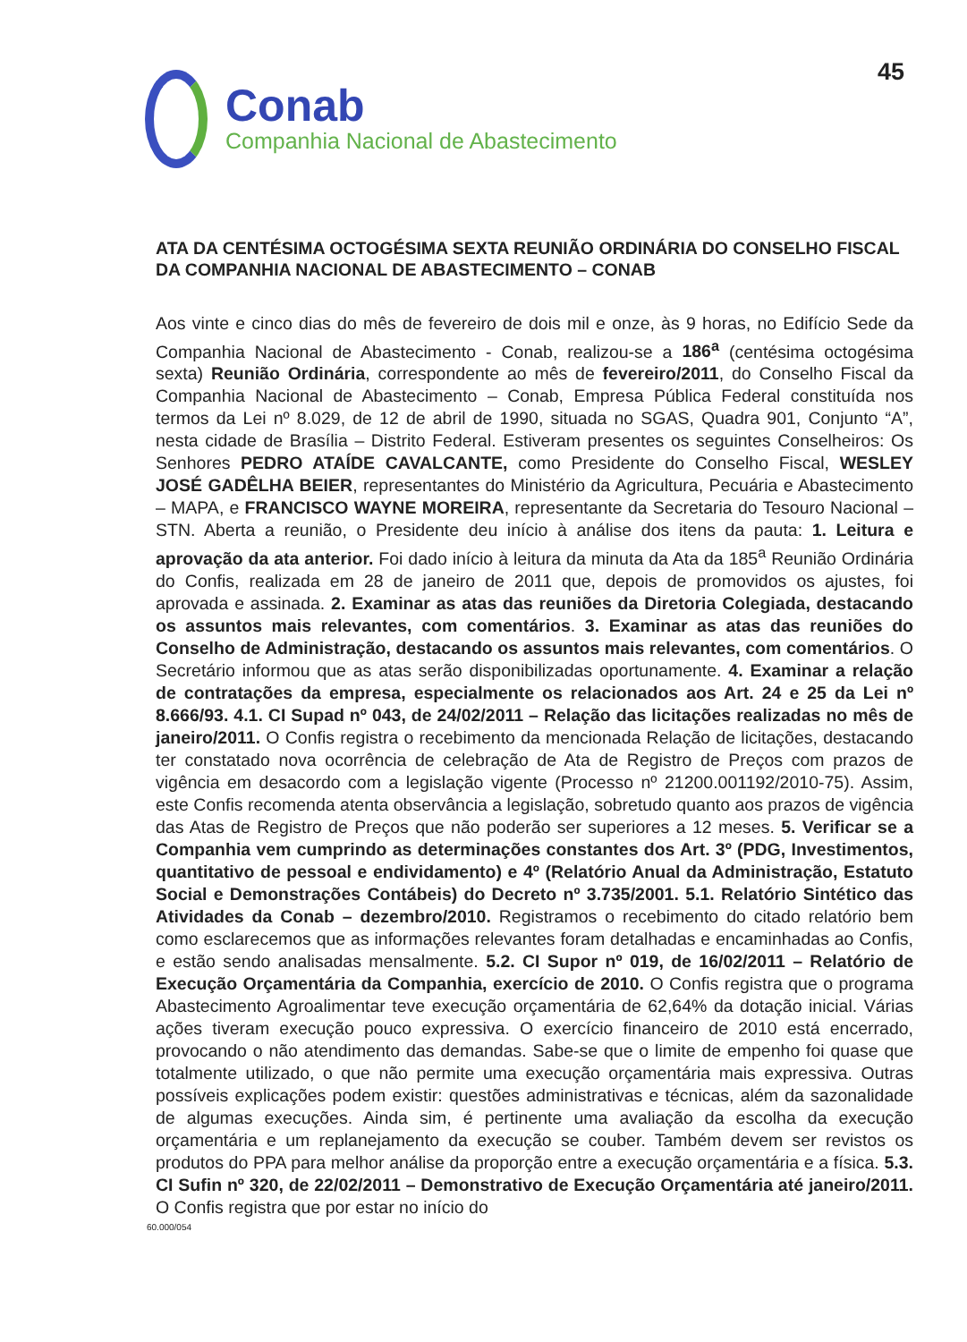45
Conab
Companhia Nacional de Abastecimento
ATA DA CENTÉSIMA OCTOGÉSIMA SEXTA REUNIÃO ORDINÁRIA DO CONSELHO FISCAL DA COMPANHIA NACIONAL DE ABASTECIMENTO – CONAB
Aos vinte e cinco dias do mês de fevereiro de dois mil e onze, às 9 horas, no Edifício Sede da Companhia Nacional de Abastecimento - Conab, realizou-se a 186<sup>a</sup> (centésima octogésima sexta) Reunião Ordinária, correspondente ao mês de fevereiro/2011, do Conselho Fiscal da Companhia Nacional de Abastecimento – Conab, Empresa Pública Federal constituída nos termos da Lei nº 8.029, de 12 de abril de 1990, situada no SGAS, Quadra 901, Conjunto “A”, nesta cidade de Brasília – Distrito Federal. Estiveram presentes os seguintes Conselheiros: Os Senhores PEDRO ATAÍDE CAVALCANTE, como Presidente do Conselho Fiscal, WESLEY JOSÉ GADÊLHA BEIER, representantes do Ministério da Agricultura, Pecuária e Abastecimento – MAPA, e FRANCISCO WAYNE MOREIRA, representante da Secretaria do Tesouro Nacional – STN. Aberta a reunião, o Presidente deu início à análise dos itens da pauta: 1. Leitura e aprovação da ata anterior. Foi dado início à leitura da minuta da Ata da 185<sup>a</sup> Reunião Ordinária do Confis, realizada em 28 de janeiro de 2011 que, depois de promovidos os ajustes, foi aprovada e assinada. 2. Examinar as atas das reuniões da Diretoria Colegiada, destacando os assuntos mais relevantes, com comentários. 3. Examinar as atas das reuniões do Conselho de Administração, destacando os assuntos mais relevantes, com comentários. O Secretário informou que as atas serão disponibilizadas oportunamente. 4. Examinar a relação de contratações da empresa, especialmente os relacionados aos Art. 24 e 25 da Lei nº 8.666/93. 4.1. CI Supad nº 043, de 24/02/2011 – Relação das licitações realizadas no mês de janeiro/2011. O Confis registra o recebimento da mencionada Relação de licitações, destacando ter constatado nova ocorrência de celebração de Ata de Registro de Preços com prazos de vigência em desacordo com a legislação vigente (Processo nº 21200.001192/2010-75). Assim, este Confis recomenda atenta observância a legislação, sobretudo quanto aos prazos de vigência das Atas de Registro de Preços que não poderão ser superiores a 12 meses. 5. Verificar se a Companhia vem cumprindo as determinações constantes dos Art. 3º (PDG, Investimentos, quantitativo de pessoal e endividamento) e 4º (Relatório Anual da Administração, Estatuto Social e Demonstrações Contábeis) do Decreto nº 3.735/2001. 5.1. Relatório Sintético das Atividades da Conab – dezembro/2010. Registramos o recebimento do citado relatório bem como esclarecemos que as informações relevantes foram detalhadas e encaminhadas ao Confis, e estão sendo analisadas mensalmente. 5.2. CI Supor nº 019, de 16/02/2011 – Relatório de Execução Orçamentária da Companhia, exercício de 2010. O Confis registra que o programa Abastecimento Agroalimentar teve execução orçamentária de 62,64% da dotação inicial. Várias ações tiveram execução pouco expressiva. O exercício financeiro de 2010 está encerrado, provocando o não atendimento das demandas. Sabe-se que o limite de empenho foi quase que totalmente utilizado, o que não permite uma execução orçamentária mais expressiva. Outras possíveis explicações podem existir: questões administrativas e técnicas, além da sazonalidade de algumas execuções. Ainda sim, é pertinente uma avaliação da escolha da execução orçamentária e um replanejamento da execução se couber. Também devem ser revistos os produtos do PPA para melhor análise da proporção entre a execução orçamentária e a física. 5.3. CI Sufin nº 320, de 22/02/2011 – Demonstrativo de Execução Orçamentária até janeiro/2011. O Confis registra que por estar no início do
60.000/054